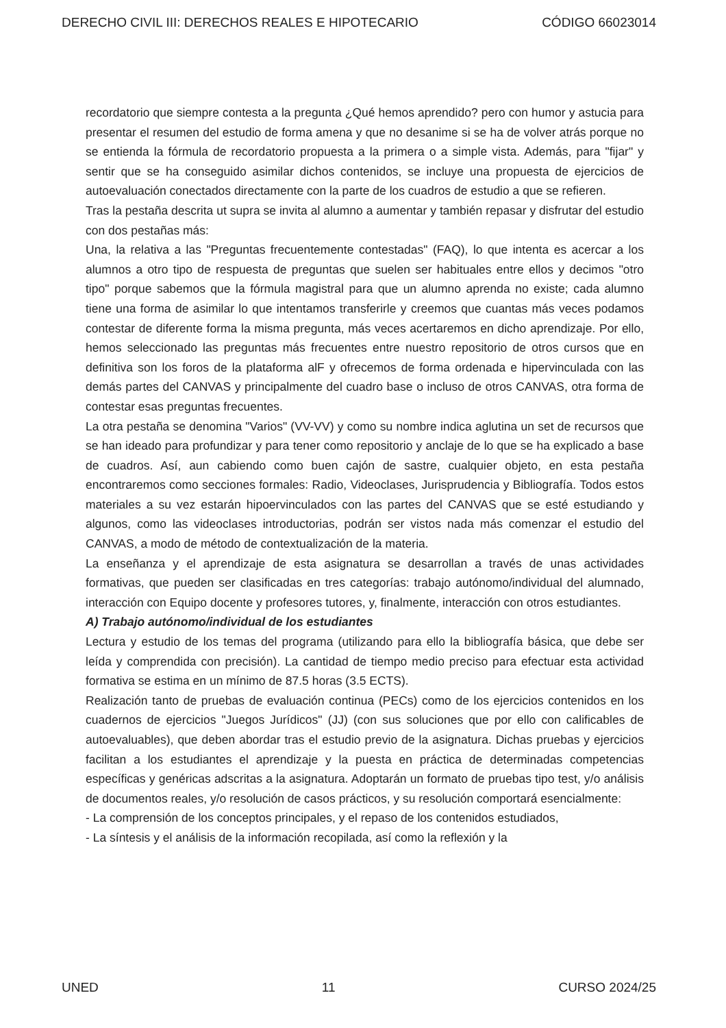DERECHO CIVIL III: DERECHOS REALES E HIPOTECARIO CÓDIGO 66023014
recordatorio que siempre contesta a la pregunta ¿Qué hemos aprendido? pero con humor y astucia para presentar el resumen del estudio de forma amena y que no desanime si se ha de volver atrás porque no se entienda la fórmula de recordatorio propuesta a la primera o a simple vista. Además, para "fijar" y sentir que se ha conseguido asimilar dichos contenidos, se incluye una propuesta de ejercicios de autoevaluación conectados directamente con la parte de los cuadros de estudio a que se refieren.
Tras la pestaña descrita ut supra se invita al alumno a aumentar y también repasar y disfrutar del estudio con dos pestañas más:
Una, la relativa a las "Preguntas frecuentemente contestadas" (FAQ), lo que intenta es acercar a los alumnos a otro tipo de respuesta de preguntas que suelen ser habituales entre ellos y decimos "otro tipo" porque sabemos que la fórmula magistral para que un alumno aprenda no existe; cada alumno tiene una forma de asimilar lo que intentamos transferirle y creemos que cuantas más veces podamos contestar de diferente forma la misma pregunta, más veces acertaremos en dicho aprendizaje. Por ello, hemos seleccionado las preguntas más frecuentes entre nuestro repositorio de otros cursos que en definitiva son los foros de la plataforma alF y ofrecemos de forma ordenada e hipervinculada con las demás partes del CANVAS y principalmente del cuadro base o incluso de otros CANVAS, otra forma de contestar esas preguntas frecuentes.
La otra pestaña se denomina "Varios" (VV-VV) y como su nombre indica aglutina un set de recursos que se han ideado para profundizar y para tener como repositorio y anclaje de lo que se ha explicado a base de cuadros. Así, aun cabiendo como buen cajón de sastre, cualquier objeto, en esta pestaña encontraremos como secciones formales: Radio, Videoclases, Jurisprudencia y Bibliografía. Todos estos materiales a su vez estarán hipoervinculados con las partes del CANVAS que se esté estudiando y algunos, como las videoclases introductorias, podrán ser vistos nada más comenzar el estudio del CANVAS, a modo de método de contextualización de la materia.
La enseñanza y el aprendizaje de esta asignatura se desarrollan a través de unas actividades formativas, que pueden ser clasificadas en tres categorías: trabajo autónomo/individual del alumnado, interacción con Equipo docente y profesores tutores, y, finalmente, interacción con otros estudiantes.
A) Trabajo autónomo/individual de los estudiantes
Lectura y estudio de los temas del programa (utilizando para ello la bibliografía básica, que debe ser leída y comprendida con precisión). La cantidad de tiempo medio preciso para efectuar esta actividad formativa se estima en un mínimo de 87.5 horas (3.5 ECTS).
Realización tanto de pruebas de evaluación continua (PECs) como de los ejercicios contenidos en los cuadernos de ejercicios "Juegos Jurídicos" (JJ) (con sus soluciones que por ello con calificables de autoevaluables), que deben abordar tras el estudio previo de la asignatura. Dichas pruebas y ejercicios facilitan a los estudiantes el aprendizaje y la puesta en práctica de determinadas competencias específicas y genéricas adscritas a la asignatura. Adoptarán un formato de pruebas tipo test, y/o análisis de documentos reales, y/o resolución de casos prácticos, y su resolución comportará esencialmente:
- La comprensión de los conceptos principales, y el repaso de los contenidos estudiados,
- La síntesis y el análisis de la información recopilada, así como la reflexión y la
UNED 11 CURSO 2024/25